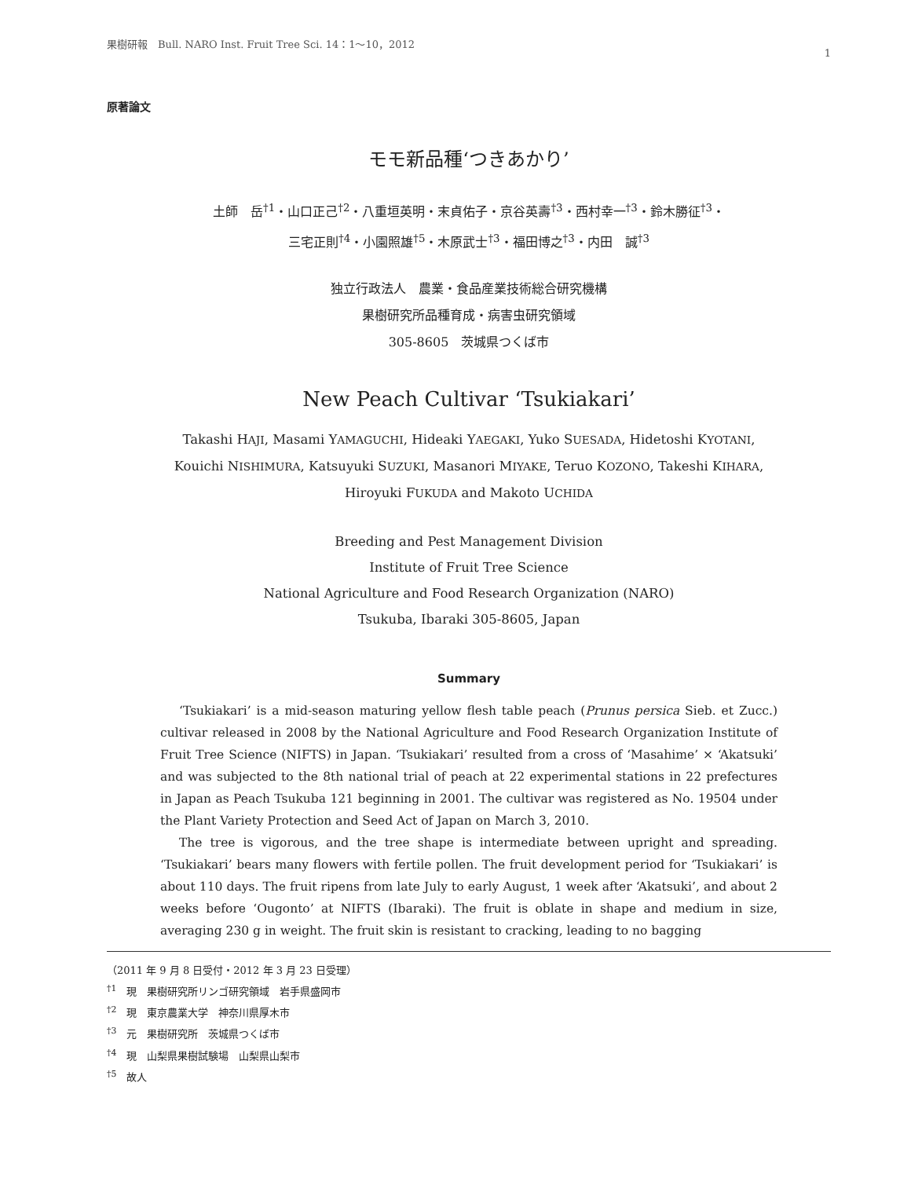果樹研報　Bull. NARO Inst. Fruit Tree Sci. 14：1〜10，2012 1
原著論文
モモ新品種‘つきあかり’
土師　岳<sup>†1</sup>・山口正己<sup>†2</sup>・八重垣英明・末貞佑子・京谷英壽<sup>†3</sup>・西村幸一<sup>†3</sup>・鈴木勝征<sup>†3</sup>・
三宅正則<sup>†4</sup>・小園照雄<sup>†5</sup>・木原武士<sup>†3</sup>・福田博之<sup>†3</sup>・内田　誠<sup>†3</sup>
独立行政法人　農業・食品産業技術総合研究機構
果樹研究所品種育成・病害虫研究領域
305-8605　茨城県つくば市
New Peach Cultivar ‘Tsukiakari’
Takashi HAJI, Masami YAMAGUCHI, Hideaki YAEGAKI, Yuko SUESADA, Hidetoshi KYOTANI,
Kouichi NISHIMURA, Katsuyuki SUZUKI, Masanori MIYAKE, Teruo KOZONO, Takeshi KIHARA,
Hiroyuki FUKUDA and Makoto UCHIDA
Breeding and Pest Management Division
Institute of Fruit Tree Science
National Agriculture and Food Research Organization (NARO)
Tsukuba, Ibaraki 305-8605, Japan
Summary
‘Tsukiakari’ is a mid-season maturing yellow flesh table peach (Prunus persica Sieb. et Zucc.) cultivar released in 2008 by the National Agriculture and Food Research Organization Institute of Fruit Tree Science (NIFTS) in Japan. ‘Tsukiakari’ resulted from a cross of ‘Masahime’ × ‘Akatsuki’ and was subjected to the 8th national trial of peach at 22 experimental stations in 22 prefectures in Japan as Peach Tsukuba 121 beginning in 2001. The cultivar was registered as No. 19504 under the Plant Variety Protection and Seed Act of Japan on March 3, 2010.
The tree is vigorous, and the tree shape is intermediate between upright and spreading. ‘Tsukiakari’ bears many flowers with fertile pollen. The fruit development period for ‘Tsukiakari’ is about 110 days. The fruit ripens from late July to early August, 1 week after ‘Akatsuki’, and about 2 weeks before ‘Ougonto’ at NIFTS (Ibaraki). The fruit is oblate in shape and medium in size, averaging 230 g in weight. The fruit skin is resistant to cracking, leading to no bagging
（2011 年 9 月 8 日受付・2012 年 3 月 23 日受理）
<sup>†1</sup>　現　果樹研究所リンゴ研究領域　岩手県盛岡市
<sup>†2</sup>　現　東京農業大学　神奈川県厚木市
<sup>†3</sup>　元　果樹研究所　茨城県つくば市
<sup>†4</sup>　現　山梨県果樹試験場　山梨県山梨市
<sup>†5</sup>　故人